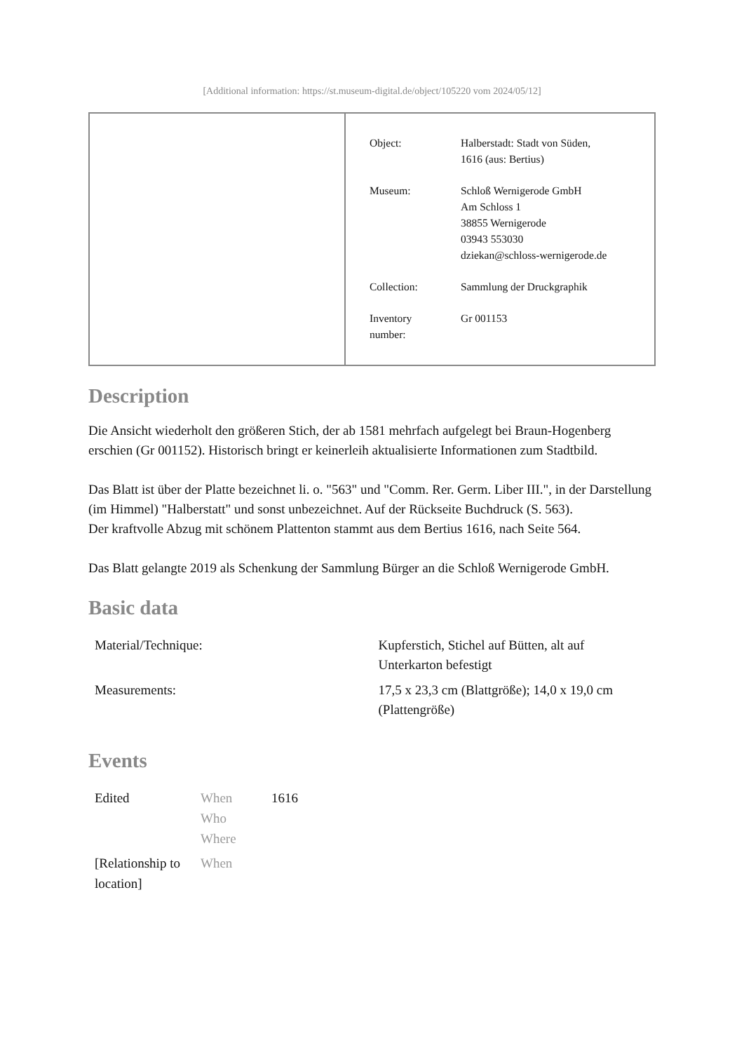[Additional information: https://st.museum-digital.de/object/105220 vom 2024/05/12]
| Object: | Halberstadt: Stadt von Süden, 1616 (aus: Bertius) |
| Museum: | Schloß Wernigerode GmbH Am Schloss 1 38855 Wernigerode 03943 553030 dziekan@schloss-wernigerode.de |
| Collection: | Sammlung der Druckgraphik |
| Inventory number: | Gr 001153 |
Description
Die Ansicht wiederholt den größeren Stich, der ab 1581 mehrfach aufgelegt bei Braun-Hogenberg erschien (Gr 001152). Historisch bringt er keinerleih aktualisierte Informationen zum Stadtbild.
Das Blatt ist über der Platte bezeichnet li. o. "563" und "Comm. Rer. Germ. Liber III.", in der Darstellung (im Himmel) "Halberstatt" und sonst unbezeichnet. Auf der Rückseite Buchdruck (S. 563).
Der kraftvolle Abzug mit schönem Plattenton stammt aus dem Bertius 1616, nach Seite 564.
Das Blatt gelangte 2019 als Schenkung der Sammlung Bürger an die Schloß Wernigerode GmbH.
Basic data
| Material/Technique: | Kupferstich, Stichel auf Bütten, alt auf Unterkarton befestigt |
| Measurements: | 17,5 x 23,3 cm (Blattgröße); 14,0 x 19,0 cm (Plattengröße) |
Events
| Edited | When Who Where | 1616 |
| [Relationship to location] | When | |